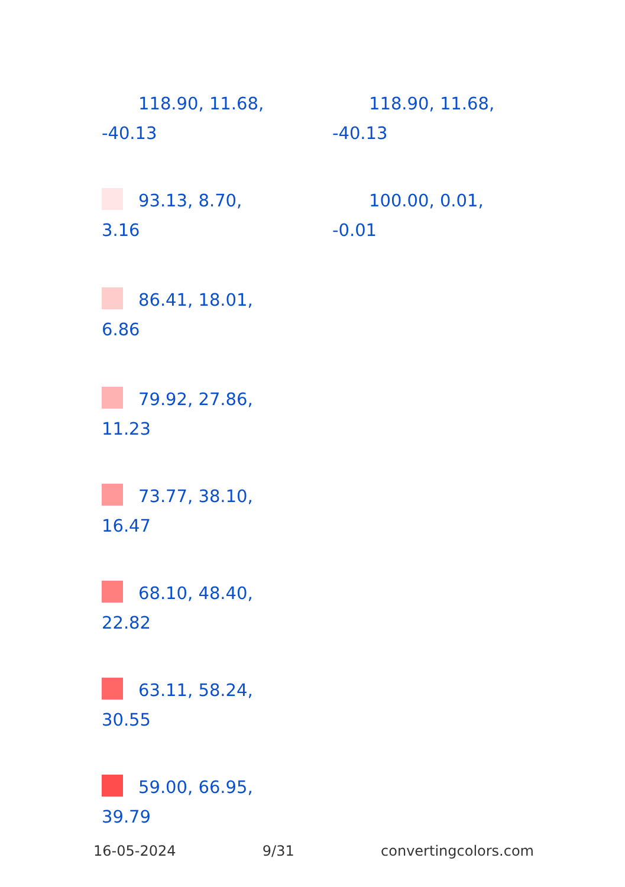118.90, 11.68, -40.13
93.13, 8.70, 3.16
86.41, 18.01, 6.86
79.92, 27.86, 11.23
73.77, 38.10, 16.47
68.10, 48.40, 22.82
63.11, 58.24, 30.55
59.00, 66.95, 39.79
118.90, 11.68, -40.13
100.00, 0.01, -0.01
16-05-2024 9/31 convertingcolors.com